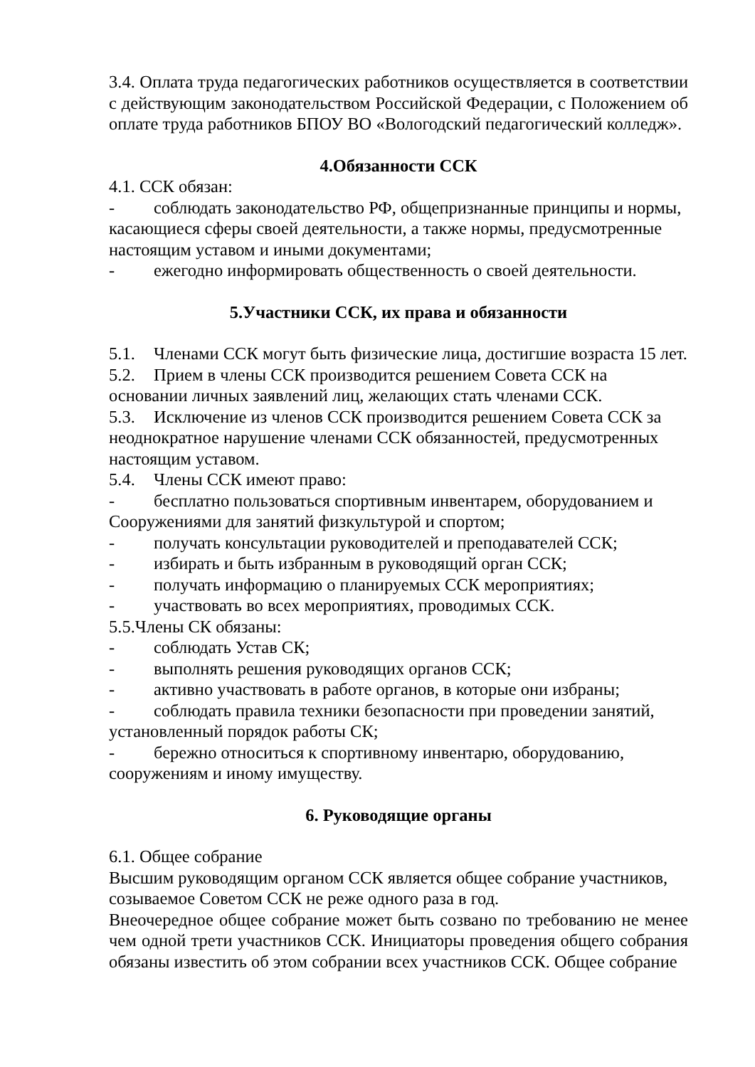3.4. Оплата труда педагогических работников осуществляется в соответствии с действующим законодательством Российской Федерации, с Положением об оплате труда работников БПОУ ВО «Вологодский педагогический колледж».
4.Обязанности ССК
4.1. ССК обязан:
- соблюдать законодательство РФ, общепризнанные принципы и нормы, касающиеся сферы своей деятельности, а также нормы, предусмотренные настоящим уставом и иными документами;
- ежегодно информировать общественность о своей деятельности.
5.Участники ССК, их права и обязанности
5.1. Членами ССК могут быть физические лица, достигшие возраста 15 лет.
5.2. Прием в члены ССК производится решением Совета ССК на основании личных заявлений лиц, желающих стать членами ССК.
5.3. Исключение из членов ССК производится решением Совета ССК за неоднократное нарушение членами ССК обязанностей, предусмотренных настоящим уставом.
5.4. Члены ССК имеют право:
- бесплатно пользоваться спортивным инвентарем, оборудованием и Сооружениями для занятий физкультурой и спортом;
- получать консультации руководителей и преподавателей ССК;
- избирать и быть избранным в руководящий орган ССК;
- получать информацию о планируемых ССК мероприятиях;
- участвовать во всех мероприятиях, проводимых ССК.
5.5.Члены СК обязаны:
- соблюдать Устав СК;
- выполнять решения руководящих органов ССК;
- активно участвовать в работе органов, в которые они избраны;
- соблюдать правила техники безопасности при проведении занятий, установленный порядок работы СК;
- бережно относиться к спортивному инвентарю, оборудованию, сооружениям и иному имуществу.
6. Руководящие органы
6.1. Общее собрание
Высшим руководящим органом ССК является общее собрание участников, созываемое Советом ССК не реже одного раза в год.
Внеочередное общее собрание может быть созвано по требованию не менее чем одной трети участников ССК. Инициаторы проведения общего собрания обязаны известить об этом собрании всех участников ССК. Общее собрание